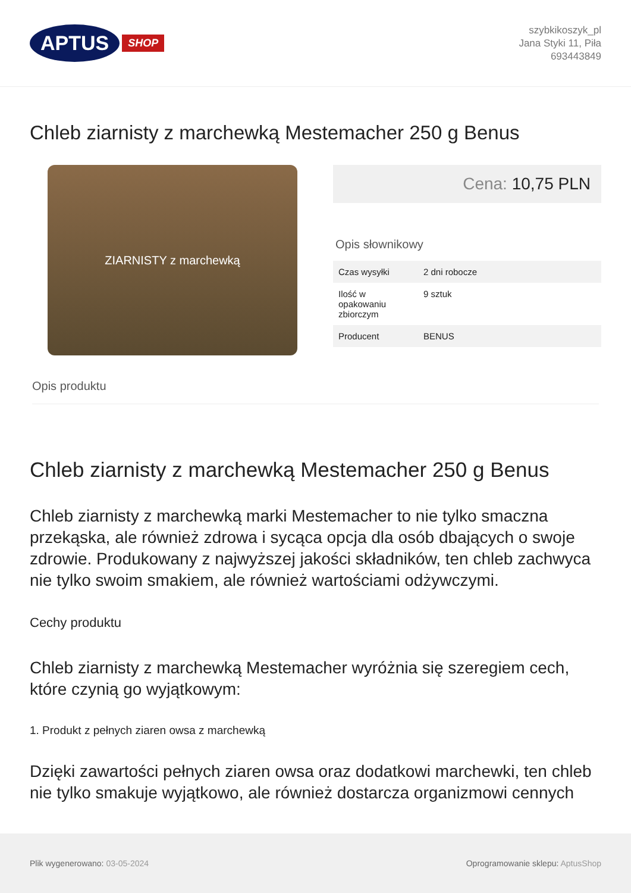APTUS
SHOP
szybkikoszyk_pl
Jana Styki 11, Piła
693443849
Chleb ziarnisty z marchewką Mestemacher 250 g Benus
ZIARNISTY z marchewką
Cena: 10,75 PLN
Opis słownikowy
| Czas wysyłki | 2 dni robocze |
| Ilość w opakowaniu zbiorczym | 9 sztuk |
| Producent | BENUS |
Opis produktu
Chleb ziarnisty z marchewką Mestemacher 250 g Benus
Chleb ziarnisty z marchewką marki Mestemacher to nie tylko smaczna przekąska, ale również zdrowa i sycąca opcja dla osób dbających o swoje zdrowie. Produkowany z najwyższej jakości składników, ten chleb zachwyca nie tylko swoim smakiem, ale również wartościami odżywczymi.
Cechy produktu
Chleb ziarnisty z marchewką Mestemacher wyróżnia się szeregiem cech, które czynią go wyjątkowym:
1. Produkt z pełnych ziaren owsa z marchewką
Dzięki zawartości pełnych ziaren owsa oraz dodatkowi marchewki, ten chleb nie tylko smakuje wyjątkowo, ale również dostarcza organizmowi cennych
Plik wygenerowano: 03-05-2024
Oprogramowanie sklepu: AptusShop